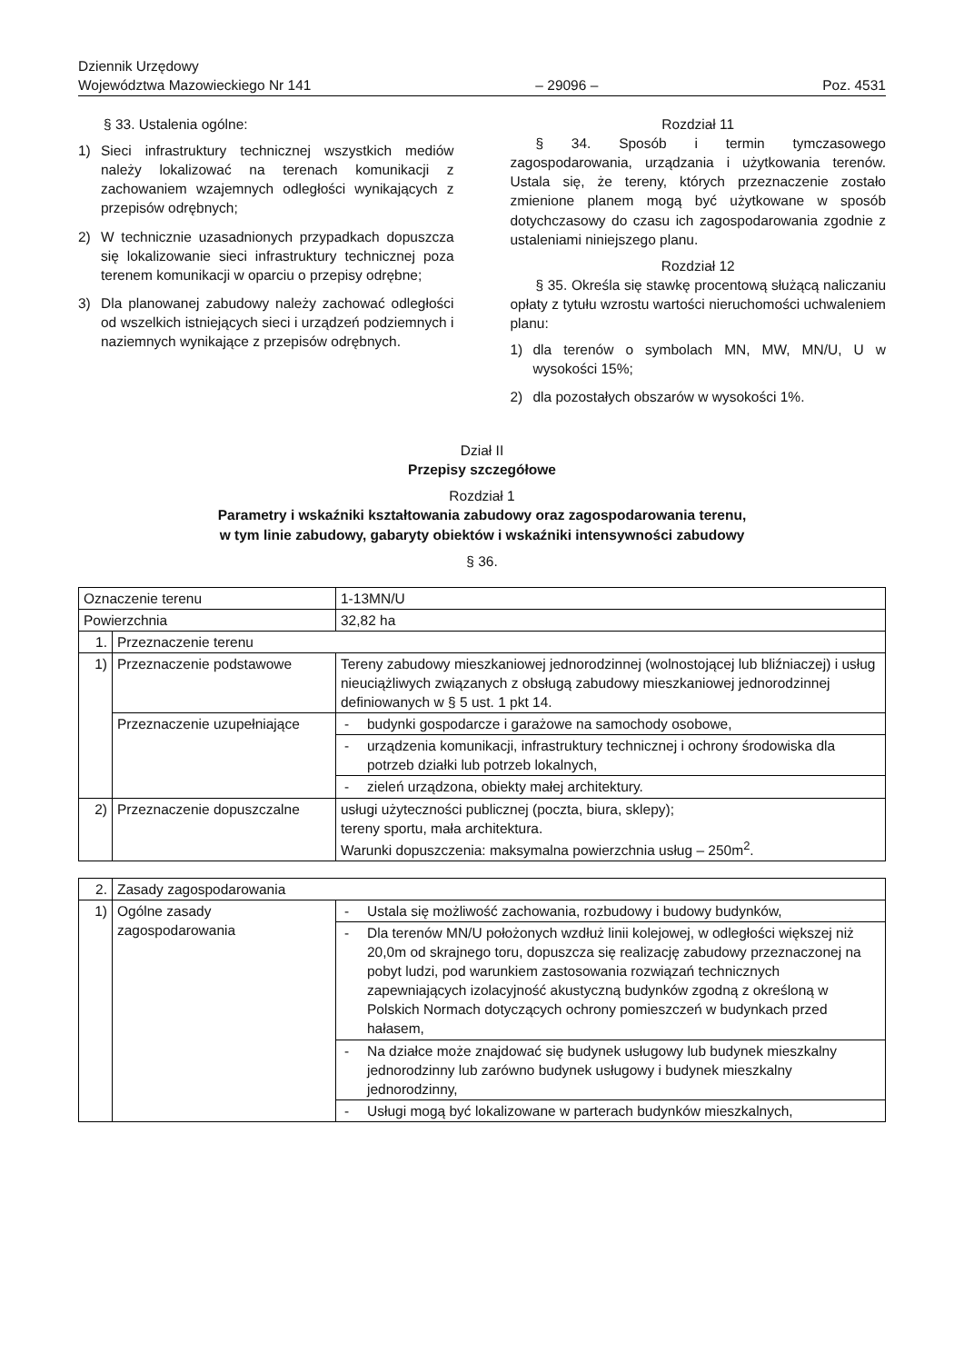Dziennik Urzędowy
Województwa Mazowieckiego Nr 141
– 29096 –
Poz. 4531
§ 33. Ustalenia ogólne:
1) Sieci infrastruktury technicznej wszystkich mediów należy lokalizować na terenach komunikacji z zachowaniem wzajemnych odległości wynikających z przepisów odrębnych;
2) W technicznie uzasadnionych przypadkach dopuszcza się lokalizowanie sieci infrastruktury technicznej poza terenem komunikacji w oparciu o przepisy odrębne;
3) Dla planowanej zabudowy należy zachować odległości od wszelkich istniejących sieci i urządzeń podziemnych i naziemnych wynikające z przepisów odrębnych.
Rozdział 11
§ 34. Sposób i termin tymczasowego zagospodarowania, urządzania i użytkowania terenów. Ustala się, że tereny, których przeznaczenie zostało zmienione planem mogą być użytkowane w sposób dotychczasowy do czasu ich zagospodarowania zgodnie z ustaleniami niniejszego planu.
Rozdział 12
§ 35. Określa się stawkę procentową służącą naliczaniu opłaty z tytułu wzrostu wartości nieruchomości uchwaleniem planu:
1) dla terenów o symbolach MN, MW, MN/U, U w wysokości 15%;
2) dla pozostałych obszarów w wysokości 1%.
Dział II
Przepisy szczegółowe
Rozdział 1
Parametry i wskaźniki kształtowania zabudowy oraz zagospodarowania terenu,
w tym linie zabudowy, gabaryty obiektów i wskaźniki intensywności zabudowy
§ 36.
| Oznaczenie terenu | | 1-13MN/U |
| Powierzchnia | | 32,82 ha |
| 1. | Przeznaczenie terenu | |
| 1) | Przeznaczenie podstawowe | Tereny zabudowy mieszkaniowej jednorodzinnej (wolnostojącej lub bliźniaczej) i usług nieuciążliwych związanych z obsługą zabudowy mieszkaniowej jednorodzinnej definiowanych w § 5 ust. 1 pkt 14. |
| | Przeznaczenie uzupełniające | - budynki gospodarcze i garażowe na samochody osobowe, |
| | | - urządzenia komunikacji, infrastruktury technicznej i ochrony środowiska dla potrzeb działki lub potrzeb lokalnych, |
| | | - zieleń urządzona, obiekty małej architektury. |
| 2) | Przeznaczenie dopuszczalne | usługi użyteczności publicznej (poczta, biura, sklepy); tereny sportu, mała architektura. Warunki dopuszczenia: maksymalna powierzchnia usług – 250m<sup>2</sup>. |
| 2. | Zasady zagospodarowania | |
| 1) | Ogólne zasady zagospodarowania | - Ustala się możliwość zachowania, rozbudowy i budowy budynków, |
| | | - Dla terenów MN/U położonych wzdłuż linii kolejowej, w odległości większej niż 20,0m od skrajnego toru, dopuszcza się realizację zabudowy przeznaczonej na pobyt ludzi, pod warunkiem zastosowania rozwiązań technicznych zapewniających izolacyjność akustyczną budynków zgodną z określoną w Polskich Normach dotyczących ochrony pomieszczeń w budynkach przed hałasem, |
| | | - Na działce może znajdować się budynek usługowy lub budynek mieszkalny jednorodzinny lub zarówno budynek usługowy i budynek mieszkalny jednorodzinny, |
| | | - Usługi mogą być lokalizowane w parterach budynków mieszkalnych, |